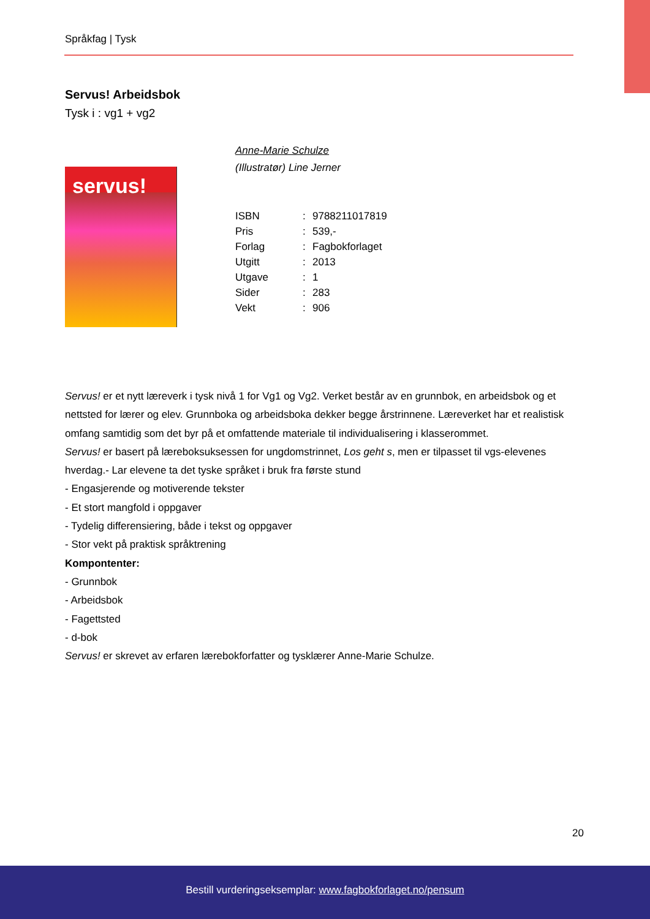Språkfag | Tysk
Servus! Arbeidsbok
Tysk i : vg1 + vg2
servus!
Anne-Marie Schulze
(Illustratør) Line Jerner
| ISBN | : | 9788211017819 |
| Pris | : | 539,- |
| Forlag | : | Fagbokforlaget |
| Utgitt | : | 2013 |
| Utgave | : | 1 |
| Sider | : | 283 |
| Vekt | : | 906 |
Servus! er et nytt læreverk i tysk nivå 1 for Vg1 og Vg2. Verket består av en grunnbok, en arbeidsbok og et nettsted for lærer og elev. Grunnboka og arbeidsboka dekker begge årstrinnene. Læreverket har et realistisk omfang samtidig som det byr på et omfattende materiale til individualisering i klasserommet.
Servus! er basert på læreboksuksessen for ungdomstrinnet, Los geht s, men er tilpasset til vgs-elevenes hverdag.- Lar elevene ta det tyske språket i bruk fra første stund
- Engasjerende og motiverende tekster
- Et stort mangfold i oppgaver
- Tydelig differensiering, både i tekst og oppgaver
- Stor vekt på praktisk språktrening
Kompontenter:
- Grunnbok
- Arbeidsbok
- Fagettsted
- d-bok
Servus! er skrevet av erfaren lærebokforfatter og tysklærer Anne-Marie Schulze.
20
Bestill vurderingseksemplar: www.fagbokforlaget.no/pensum